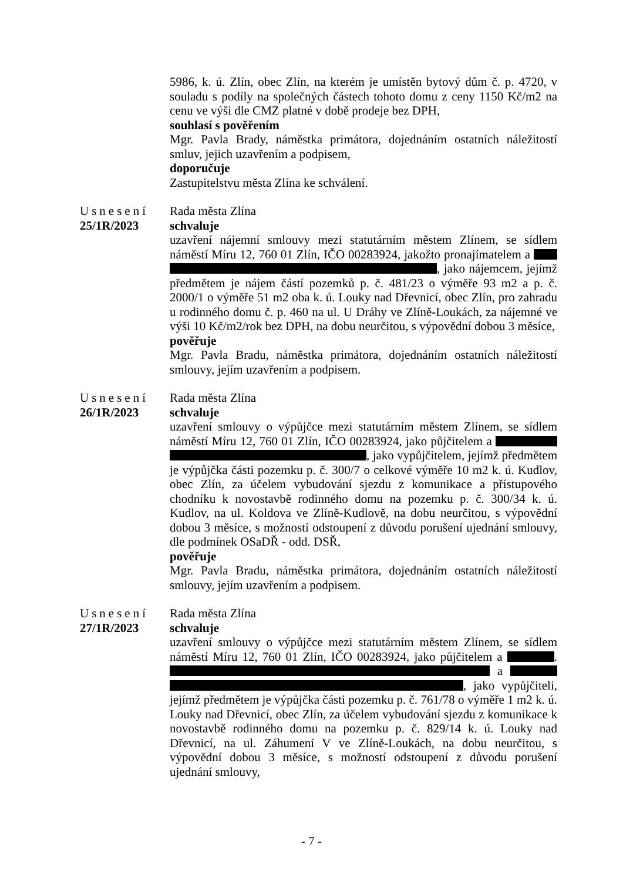5986, k. ú. Zlín, obec Zlín, na kterém je umístěn bytový dům č. p. 4720, v souladu s podíly na společných částech tohoto domu z ceny 1150 Kč/m2 na cenu ve výši dle CMZ platné v době prodeje bez DPH,
souhlasí s pověřením
Mgr. Pavla Brady, náměstka primátora, dojednáním ostatních náležitostí smluv, jejich uzavřením a podpisem,
doporučuje
Zastupitelstvu města Zlína ke schválení.
Usnesení
25/1R/2023
Rada města Zlína
schvaluje
uzavření nájemní smlouvy mezi statutárním městem Zlínem, se sídlem náměstí Míru 12, 760 01 Zlín, IČO 00283924, jakožto pronajímatelem a , jako nájemcem, jejímž předmětem je nájem částí pozemků p. č. 481/23 o výměře 93 m2 a p. č. 2000/1 o výměře 51 m2 oba k. ú. Louky nad Dřevnicí, obec Zlín, pro zahradu u rodinného domu č. p. 460 na ul. U Dráhy ve Zlíně-Loukách, za nájemné ve výši 10 Kč/m2/rok bez DPH, na dobu neurčitou, s výpovědní dobou 3 měsíce,
pověřuje
Mgr. Pavla Bradu, náměstka primátora, dojednáním ostatních náležitostí smlouvy, jejím uzavřením a podpisem.
Usnesení
26/1R/2023
Rada města Zlína
schvaluje
uzavření smlouvy o výpůjčce mezi statutárním městem Zlínem, se sídlem náměstí Míru 12, 760 01 Zlín, IČO 00283924, jako půjčitelem a , jako vypůjčitelem, jejímž předmětem je výpůjčka části pozemku p. č. 300/7 o celkové výměře 10 m2 k. ú. Kudlov, obec Zlín, za účelem vybudování sjezdu z komunikace a přístupového chodníku k novostavbě rodinného domu na pozemku p. č. 300/34 k. ú. Kudlov, na ul. Koldova ve Zlíně-Kudlově, na dobu neurčitou, s výpovědní dobou 3 měsíce, s možností odstoupení z důvodu porušení ujednání smlouvy, dle podmínek OSaDŘ - odd. DSŘ,
pověřuje
Mgr. Pavla Bradu, náměstka primátora, dojednáním ostatních náležitostí smlouvy, jejím uzavřením a podpisem.
Usnesení
27/1R/2023
Rada města Zlína
schvaluje
uzavření smlouvy o výpůjčce mezi statutárním městem Zlínem, se sídlem náměstí Míru 12, 760 01 Zlín, IČO 00283924, jako půjčitelem a . a , jako vypůjčiteli, jejímž předmětem je výpůjčka části pozemku p. č. 761/78 o výměře 1 m2 k. ú. Louky nad Dřevnicí, obec Zlín, za účelem vybudování sjezdu z komunikace k novostavbě rodinného domu na pozemku p. č. 829/14 k. ú. Louky nad Dřevnicí, na ul. Záhumení V ve Zlíně-Loukách, na dobu neurčitou, s výpovědní dobou 3 měsíce, s možností odstoupení z důvodu porušení ujednání smlouvy,
- 7 -